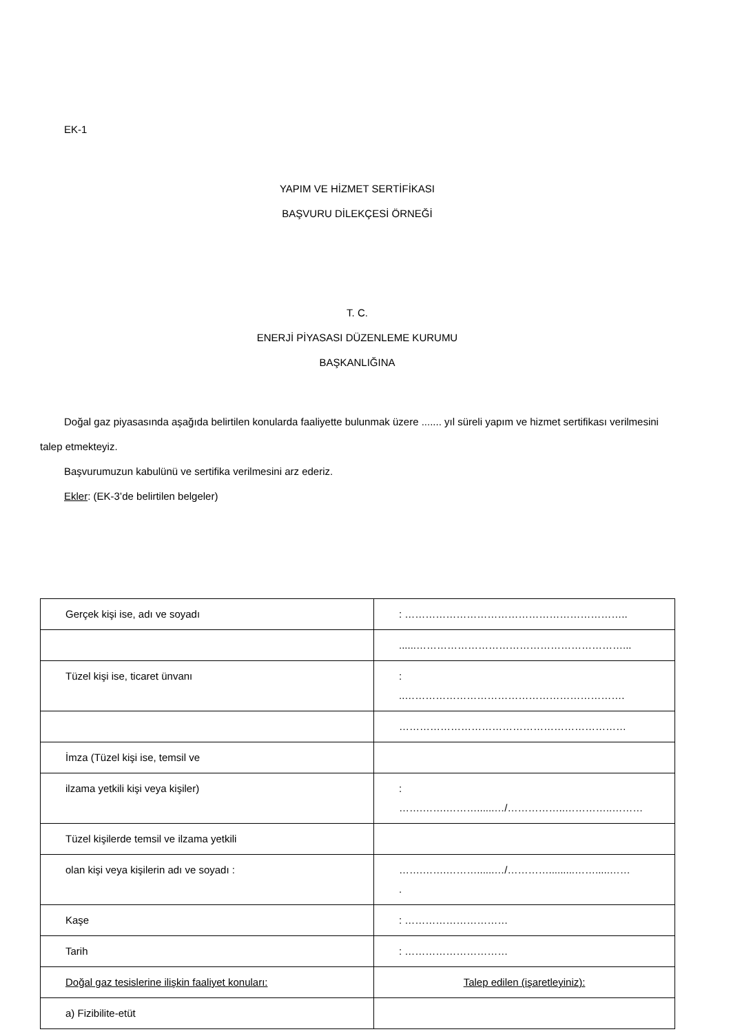EK-1
YAPIM VE HİZMET SERTİFİKASI
BAŞVURU DİLEKÇESİ ÖRNEĞİ
T. C.
ENERJİ PİYASASI DÜZENLEME KURUMU
BAŞKANLIĞINA
Doğal gaz piyasasında aşağıda belirtilen konularda faaliyette bulunmak üzere ....... yıl süreli yapım ve hizmet sertifikası verilmesini talep etmekteyiz.
Başvurumuzun kabulünü ve sertifika verilmesini arz ederiz.
Ekler: (EK-3’de belirtilen belgeler)
| Gerçek kişi ise, adı ve soyadı | : ……………………………………………………….. |
| | ......……………………………………………………... |
| Tüzel kişi ise, ticaret ünvanı | : ..………………………………………………………. |
| | ………………………………………………………… |
| İmza (Tüzel kişi ise, temsil ve | |
| ilzama yetkili kişi veya kişiler) | : …….…….………......…/……………..…………..……… |
| Tüzel kişilerde temsil ve ilzama yetkili | |
| olan kişi veya kişilerin adı ve soyadı : | …….…….………......…/………….........…….....…… . |
| Kaşe | : ………………………… |
| Tarih | : ………………………… |
| Doğal gaz tesislerine ilişkin faaliyet konuları: | Talep edilen (işaretleyiniz): |
| a) Fizibilite-etüt | |